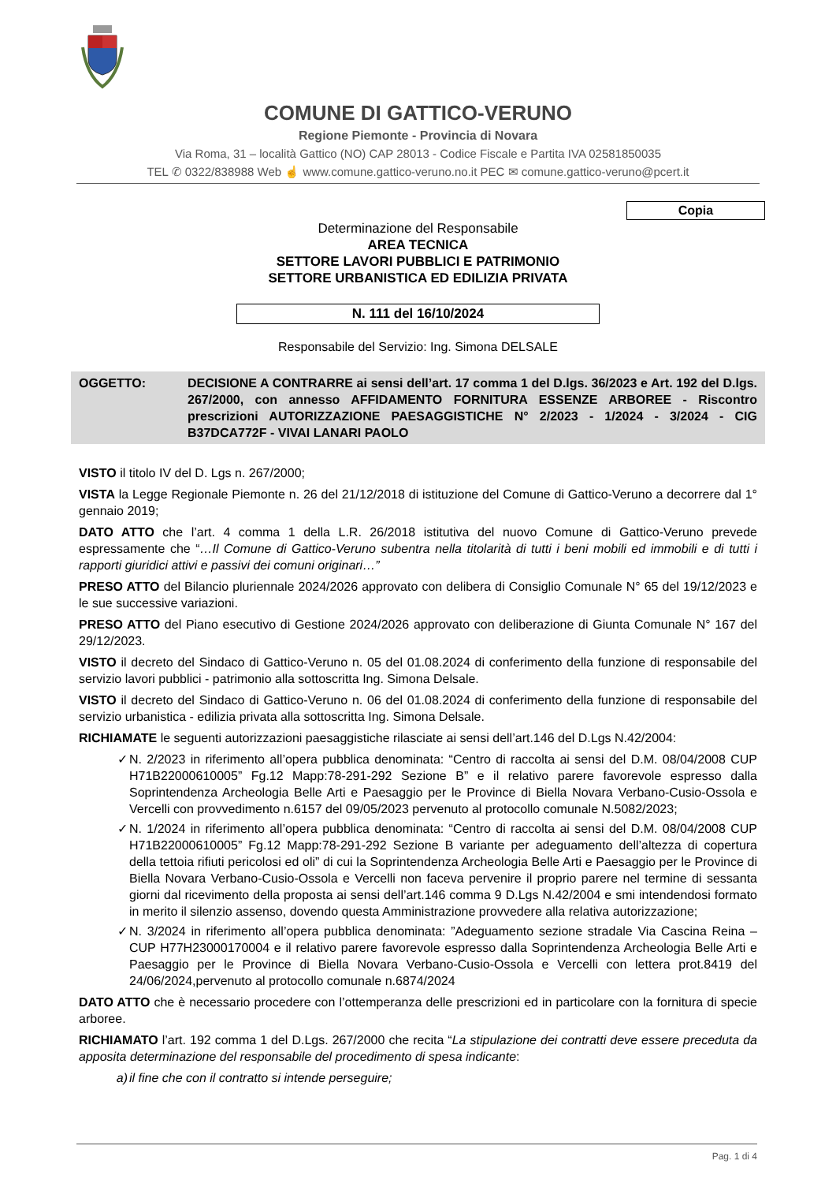COMUNE DI GATTICO-VERUNO
Regione Piemonte - Provincia di Novara
Via Roma, 31 – località Gattico (NO) CAP 28013 - Codice Fiscale e Partita IVA 02581850035
TEL ✆ 0322/838988 Web ☝ www.comune.gattico-veruno.no.it PEC ✉ comune.gattico-veruno@pcert.it
Copia
Determinazione del Responsabile
AREA TECNICA
SETTORE LAVORI PUBBLICI E PATRIMONIO
SETTORE URBANISTICA ED EDILIZIA PRIVATA
N. 111 del 16/10/2024
Responsabile del Servizio: Ing. Simona DELSALE
OGGETTO: DECISIONE A CONTRARRE ai sensi dell’art. 17 comma 1 del D.lgs. 36/2023 e Art. 192 del D.lgs. 267/2000, con annesso AFFIDAMENTO FORNITURA ESSENZE ARBOREE - Riscontro prescrizioni AUTORIZZAZIONE PAESAGGISTICHE N° 2/2023 - 1/2024 - 3/2024 - CIG B37DCA772F - VIVAI LANARI PAOLO
VISTO il titolo IV del D. Lgs n. 267/2000;
VISTA la Legge Regionale Piemonte n. 26 del 21/12/2018 di istituzione del Comune di Gattico-Veruno a decorrere dal 1° gennaio 2019;
DATO ATTO che l’art. 4 comma 1 della L.R. 26/2018 istitutiva del nuovo Comune di Gattico-Veruno prevede espressamente che “…Il Comune di Gattico-Veruno subentra nella titolarità di tutti i beni mobili ed immobili e di tutti i rapporti giuridici attivi e passivi dei comuni originari…”
PRESO ATTO del Bilancio pluriennale 2024/2026 approvato con delibera di Consiglio Comunale N° 65 del 19/12/2023 e le sue successive variazioni.
PRESO ATTO del Piano esecutivo di Gestione 2024/2026 approvato con deliberazione di Giunta Comunale N° 167 del 29/12/2023.
VISTO il decreto del Sindaco di Gattico-Veruno n. 05 del 01.08.2024 di conferimento della funzione di responsabile del servizio lavori pubblici - patrimonio alla sottoscritta Ing. Simona Delsale.
VISTO il decreto del Sindaco di Gattico-Veruno n. 06 del 01.08.2024 di conferimento della funzione di responsabile del servizio urbanistica - edilizia privata alla sottoscritta Ing. Simona Delsale.
RICHIAMATE le seguenti autorizzazioni paesaggistiche rilasciate ai sensi dell’art.146 del D.Lgs N.42/2004:
✓ N. 2/2023 in riferimento all’opera pubblica denominata: “Centro di raccolta ai sensi del D.M. 08/04/2008 CUP H71B22000610005” Fg.12 Mapp:78-291-292 Sezione B” e il relativo parere favorevole espresso dalla Soprintendenza Archeologia Belle Arti e Paesaggio per le Province di Biella Novara Verbano-Cusio-Ossola e Vercelli con provvedimento n.6157 del 09/05/2023 pervenuto al protocollo comunale N.5082/2023;
✓ N. 1/2024 in riferimento all’opera pubblica denominata: “Centro di raccolta ai sensi del D.M. 08/04/2008 CUP H71B22000610005” Fg.12 Mapp:78-291-292 Sezione B variante per adeguamento dell’altezza di copertura della tettoia rifiuti pericolosi ed oli” di cui la Soprintendenza Archeologia Belle Arti e Paesaggio per le Province di Biella Novara Verbano-Cusio-Ossola e Vercelli non faceva pervenire il proprio parere nel termine di sessanta giorni dal ricevimento della proposta ai sensi dell’art.146 comma 9 D.Lgs N.42/2004 e smi intendendosi formato in merito il silenzio assenso, dovendo questa Amministrazione provvedere alla relativa autorizzazione;
✓ N. 3/2024 in riferimento all’opera pubblica denominata: ”Adeguamento sezione stradale Via Cascina Reina – CUP H77H23000170004 e il relativo parere favorevole espresso dalla Soprintendenza Archeologia Belle Arti e Paesaggio per le Province di Biella Novara Verbano-Cusio-Ossola e Vercelli con lettera prot.8419 del 24/06/2024,pervenuto al protocollo comunale n.6874/2024
DATO ATTO che è necessario procedere con l’ottemperanza delle prescrizioni ed in particolare con la fornitura di specie arboree.
RICHIAMATO l’art. 192 comma 1 del D.Lgs. 267/2000 che recita “La stipulazione dei contratti deve essere preceduta da apposita determinazione del responsabile del procedimento di spesa indicante:
a) il fine che con il contratto si intende perseguire;
Pag. 1 di 4